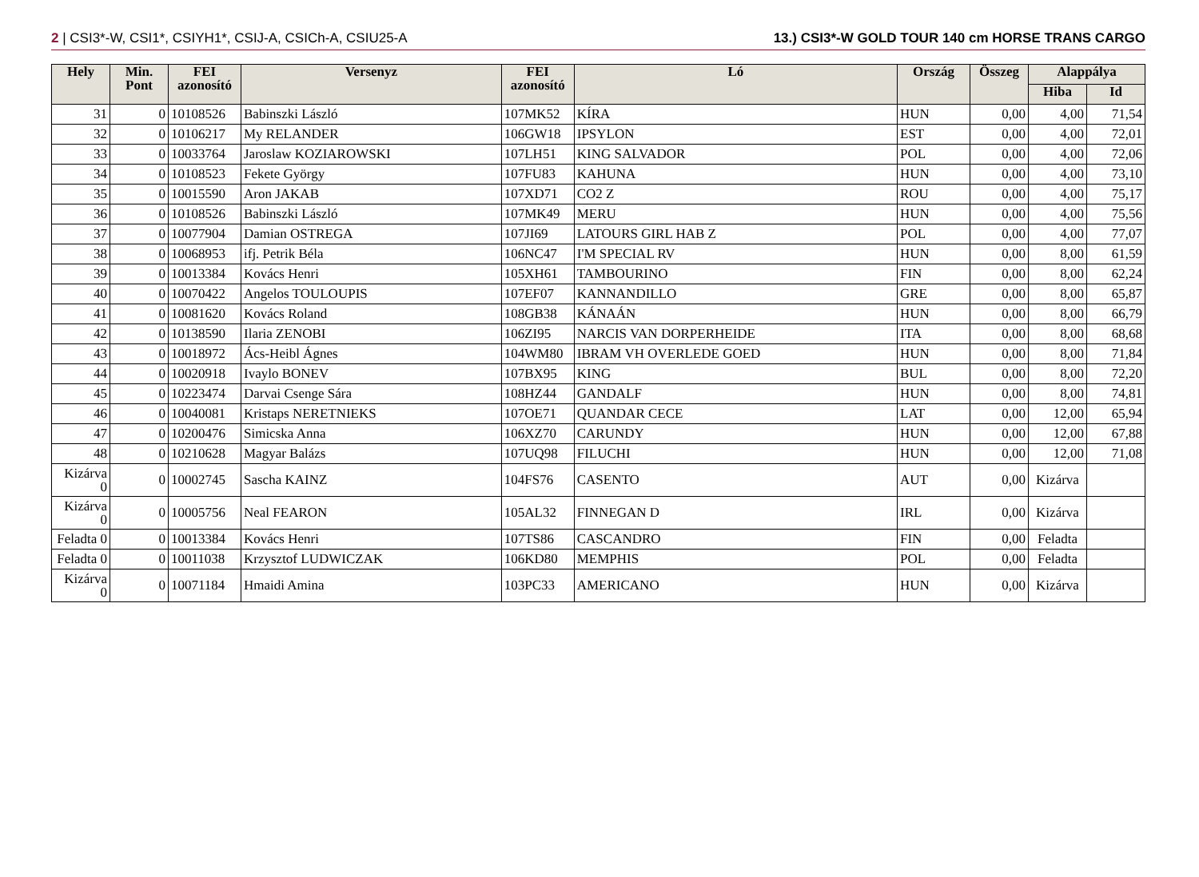2 | CSI3*-W, CSI1*, CSIYH1*, CSIJ-A, CSICh-A, CSIU25-A 13.) CSI3*-W GOLD TOUR 140 cm HORSE TRANS CARGO
| Hely | Min. Pont | FEI azonosító | Versenyz | FEI azonosító | Ló | Ország | Összeg | Alappálya | |
| --- | --- | --- | --- | --- | --- | --- | --- | --- | --- |
| | | | | | | | | Hiba | Id |
| 31 | 0 | 10108526 | Babinszki László | 107MK52 | KÍRA | HUN | 0,00 | 4,00 | 71,54 |
| 32 | 0 | 10106217 | My RELANDER | 106GW18 | IPSYLON | EST | 0,00 | 4,00 | 72,01 |
| 33 | 0 | 10033764 | Jaroslaw KOZIAROWSKI | 107LH51 | KING SALVADOR | POL | 0,00 | 4,00 | 72,06 |
| 34 | 0 | 10108523 | Fekete György | 107FU83 | KAHUNA | HUN | 0,00 | 4,00 | 73,10 |
| 35 | 0 | 10015590 | Aron JAKAB | 107XD71 | CO2 Z | ROU | 0,00 | 4,00 | 75,17 |
| 36 | 0 | 10108526 | Babinszki László | 107MK49 | MERU | HUN | 0,00 | 4,00 | 75,56 |
| 37 | 0 | 10077904 | Damian OSTREGA | 107JI69 | LATOURS GIRL HAB Z | POL | 0,00 | 4,00 | 77,07 |
| 38 | 0 | 10068953 | ifj. Petrik Béla | 106NC47 | I'M SPECIAL RV | HUN | 0,00 | 8,00 | 61,59 |
| 39 | 0 | 10013384 | Kovács Henri | 105XH61 | TAMBOURINO | FIN | 0,00 | 8,00 | 62,24 |
| 40 | 0 | 10070422 | Angelos TOULOUPIS | 107EF07 | KANNANDILLO | GRE | 0,00 | 8,00 | 65,87 |
| 41 | 0 | 10081620 | Kovács Roland | 108GB38 | KÁNAÁN | HUN | 0,00 | 8,00 | 66,79 |
| 42 | 0 | 10138590 | Ilaria ZENOBI | 106ZI95 | NARCIS VAN DORPERHEIDE | ITA | 0,00 | 8,00 | 68,68 |
| 43 | 0 | 10018972 | Ács-Heibl Ágnes | 104WM80 | IBRAM VH OVERLEDE GOED | HUN | 0,00 | 8,00 | 71,84 |
| 44 | 0 | 10020918 | Ivaylo BONEV | 107BX95 | KING | BUL | 0,00 | 8,00 | 72,20 |
| 45 | 0 | 10223474 | Darvai Csenge Sára | 108HZ44 | GANDALF | HUN | 0,00 | 8,00 | 74,81 |
| 46 | 0 | 10040081 | Kristaps NERETNIEKS | 107OE71 | QUANDAR CECE | LAT | 0,00 | 12,00 | 65,94 |
| 47 | 0 | 10200476 | Simicska Anna | 106XZ70 | CARUNDY | HUN | 0,00 | 12,00 | 67,88 |
| 48 | 0 | 10210628 | Magyar Balázs | 107UQ98 | FILUCHI | HUN | 0,00 | 12,00 | 71,08 |
| Kizárva 0 | 0 | 10002745 | Sascha KAINZ | 104FS76 | CASENTO | AUT | 0,00 | Kizárva | |
| Kizárva 0 | 0 | 10005756 | Neal FEARON | 105AL32 | FINNEGAN D | IRL | 0,00 | Kizárva | |
| Feladta 0 | 0 | 10013384 | Kovács Henri | 107TS86 | CASCANDRO | FIN | 0,00 | Feladta | |
| Feladta 0 | 0 | 10011038 | Krzysztof LUDWICZAK | 106KD80 | MEMPHIS | POL | 0,00 | Feladta | |
| Kizárva 0 | 0 | 10071184 | Hmaidi Amina | 103PC33 | AMERICANO | HUN | 0,00 | Kizárva | |